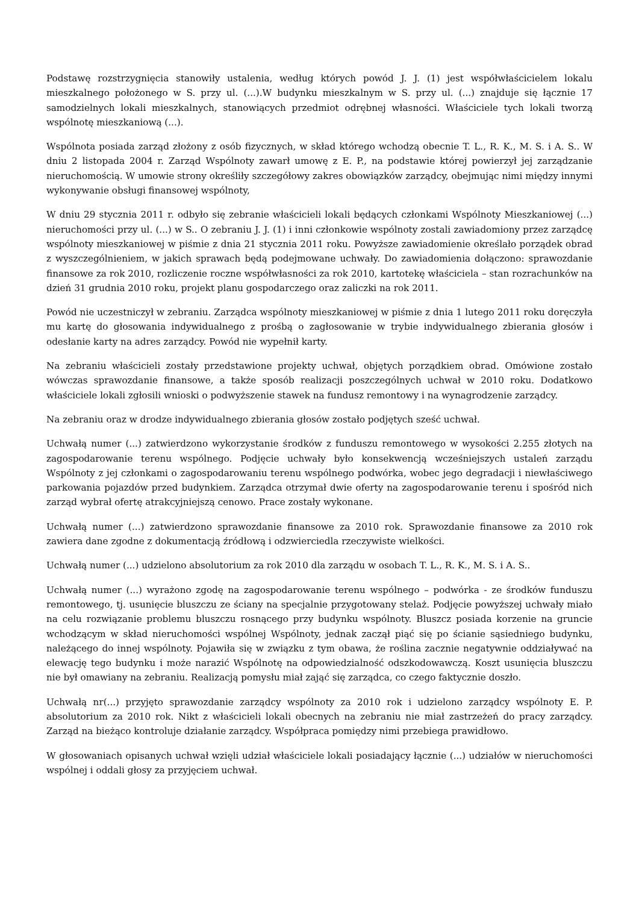Podstawę rozstrzygnięcia stanowiły ustalenia, według których powód J. J. (1) jest współwłaścicielem lokalu mieszkalnego położonego w S. przy ul. (...).W budynku mieszkalnym w S. przy ul. (...) znajduje się łącznie 17 samodzielnych lokali mieszkalnych, stanowiących przedmiot odrębnej własności. Właściciele tych lokali tworzą wspólnotę mieszkaniową (...).
Wspólnota posiada zarząd złożony z osób fizycznych, w skład którego wchodzą obecnie T. L., R. K., M. S. i A. S.. W dniu 2 listopada 2004 r. Zarząd Wspólnoty zawarł umowę z E. P., na podstawie której powierzył jej zarządzanie nieruchomością. W umowie strony określiły szczegółowy zakres obowiązków zarządcy, obejmując nimi między innymi wykonywanie obsługi finansowej wspólnoty,
W dniu 29 stycznia 2011 r. odbyło się zebranie właścicieli lokali będących członkami Wspólnoty Mieszkaniowej (...) nieruchomości przy ul. (...) w S.. O zebraniu J. J. (1) i inni członkowie wspólnoty zostali zawiadomiony przez zarządcę wspólnoty mieszkaniowej w piśmie z dnia 21 stycznia 2011 roku. Powyższe zawiadomienie określało porządek obrad z wyszczególnieniem, w jakich sprawach będą podejmowane uchwały. Do zawiadomienia dołączono: sprawozdanie finansowe za rok 2010, rozliczenie roczne współwłasności za rok 2010, kartotekę właściciela – stan rozrachunków na dzień 31 grudnia 2010 roku, projekt planu gospodarczego oraz zaliczki na rok 2011.
Powód nie uczestniczył w zebraniu. Zarządca wspólnoty mieszkaniowej w piśmie z dnia 1 lutego 2011 roku doręczyła mu kartę do głosowania indywidualnego z prośbą o zagłosowanie w trybie indywidualnego zbierania głosów i odesłanie karty na adres zarządcy. Powód nie wypełnił karty.
Na zebraniu właścicieli zostały przedstawione projekty uchwał, objętych porządkiem obrad. Omówione zostało wówczas sprawozdanie finansowe, a także sposób realizacji poszczególnych uchwał w 2010 roku. Dodatkowo właściciele lokali zgłosili wnioski o podwyższenie stawek na fundusz remontowy i na wynagrodzenie zarządcy.
Na zebraniu oraz w drodze indywidualnego zbierania głosów zostało podjętych sześć uchwał.
Uchwałą numer (...) zatwierdzono wykorzystanie środków z funduszu remontowego w wysokości 2.255 złotych na zagospodarowanie terenu wspólnego. Podjęcie uchwały było konsekwencją wcześniejszych ustaleń zarządu Wspólnoty z jej członkami o zagospodarowaniu terenu wspólnego podwórka, wobec jego degradacji i niewłaściwego parkowania pojazdów przed budynkiem. Zarządca otrzymał dwie oferty na zagospodarowanie terenu i spośród nich zarząd wybrał ofertę atrakcyjniejszą cenowo. Prace zostały wykonane.
Uchwałą numer (...) zatwierdzono sprawozdanie finansowe za 2010 rok. Sprawozdanie finansowe za 2010 rok zawiera dane zgodne z dokumentacją źródłową i odzwierciedla rzeczywiste wielkości.
Uchwałą numer (...) udzielono absolutorium za rok 2010 dla zarządu w osobach T. L., R. K., M. S. i A. S..
Uchwałą numer (...) wyrażono zgodę na zagospodarowanie terenu wspólnego – podwórka - ze środków funduszu remontowego, tj. usunięcie bluszczu ze ściany na specjalnie przygotowany stelaż. Podjęcie powyższej uchwały miało na celu rozwiązanie problemu bluszczu rosnącego przy budynku wspólnoty. Bluszcz posiada korzenie na gruncie wchodzącym w skład nieruchomości wspólnej Wspólnoty, jednak zaczął piąć się po ścianie sąsiedniego budynku, należącego do innej wspólnoty. Pojawiła się w związku z tym obawa, że roślina zacznie negatywnie oddziaływać na elewację tego budynku i może narazić Wspólnotę na odpowiedzialność odszkodowawczą. Koszt usunięcia bluszczu nie był omawiany na zebraniu. Realizacją pomysłu miał zająć się zarządca, co czego faktycznie doszło.
Uchwałą nr(...) przyjęto sprawozdanie zarządcy wspólnoty za 2010 rok i udzielono zarządcy wspólnoty E. P. absolutorium za 2010 rok. Nikt z właścicieli lokali obecnych na zebraniu nie miał zastrzeżeń do pracy zarządcy. Zarząd na bieżąco kontroluje działanie zarządcy. Współpraca pomiędzy nimi przebiega prawidłowo.
W głosowaniach opisanych uchwał wzięli udział właściciele lokali posiadający łącznie (...) udziałów w nieruchomości wspólnej i oddali głosy za przyjęciem uchwał.